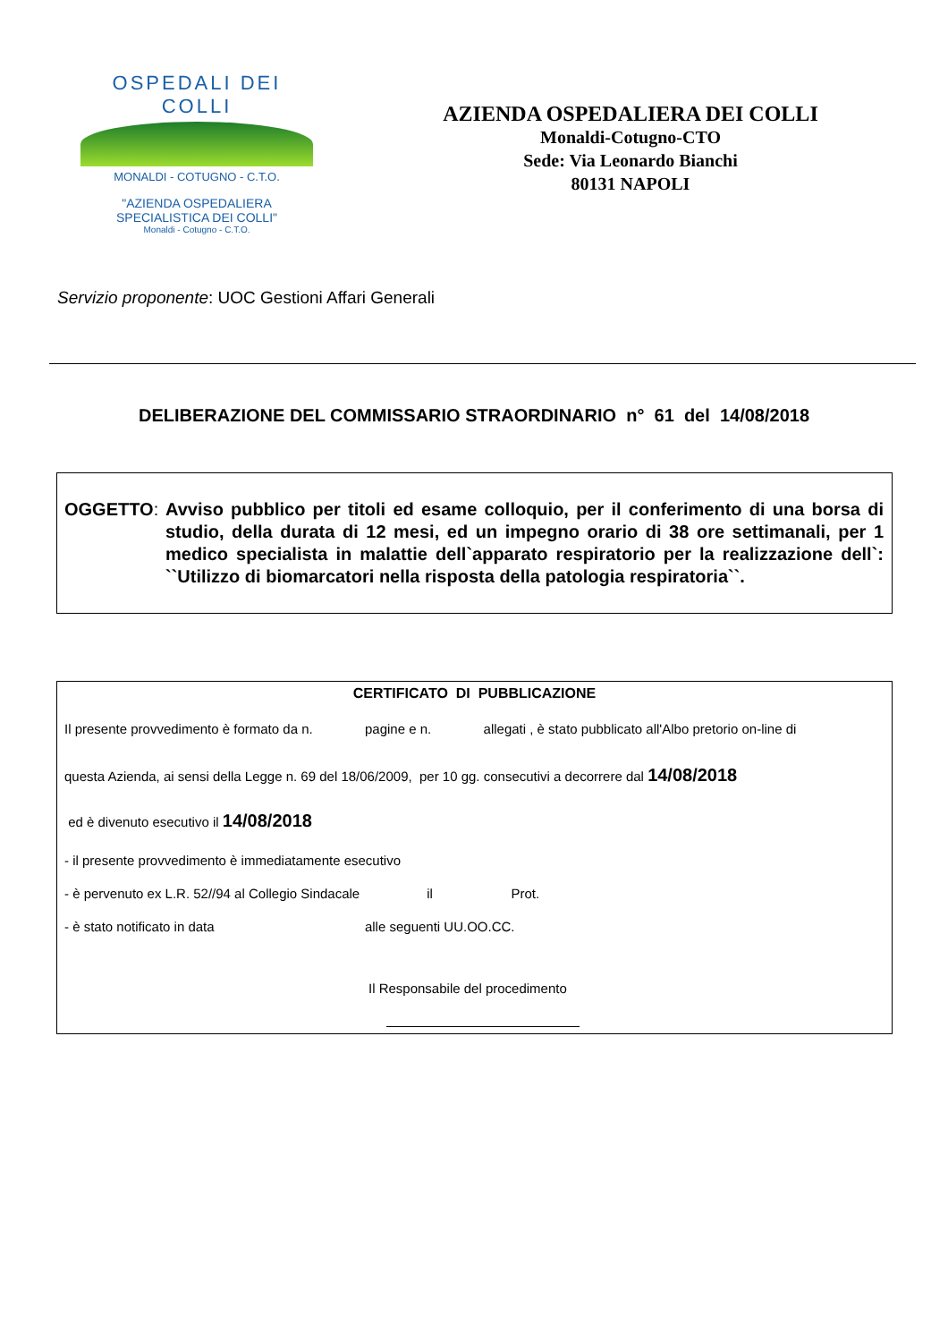OSPEDALI DEI COLLI
MONALDI - COTUGNO - C.T.O.
"AZIENDA OSPEDALIERA
SPECIALISTICA DEI COLLI"
Monaldi - Cotugno - C.T.O.
AZIENDA OSPEDALIERA DEI COLLI
Monaldi-Cotugno-CTO
Sede: Via Leonardo Bianchi
80131 NAPOLI
Servizio proponente: UOC Gestioni Affari Generali
DELIBERAZIONE DEL COMMISSARIO STRAORDINARIO n° 61 del 14/08/2018
OGGETTO: Avviso pubblico per titoli ed esame colloquio, per il conferimento di una borsa di studio, della durata di 12 mesi, ed un impegno orario di 38 ore settimanali, per 1 medico specialista in malattie dell`apparato respiratorio per la realizzazione dell`: ``Utilizzo di biomarcatori nella risposta della patologia respiratoria``.
CERTIFICATO DI PUBBLICAZIONE
Il presente provvedimento è formato da n. pagine e n. allegati , è stato pubblicato all'Albo pretorio on-line di
questa Azienda, ai sensi della Legge n. 69 del 18/06/2009, per 10 gg. consecutivi a decorrere dal 14/08/2018
ed è divenuto esecutivo il 14/08/2018
- il presente provvedimento è immediatamente esecutivo
- è pervenuto ex L.R. 52//94 al Collegio Sindacale il Prot.
- è stato notificato in data alle seguenti UU.OO.CC.
Il Responsabile del procedimento